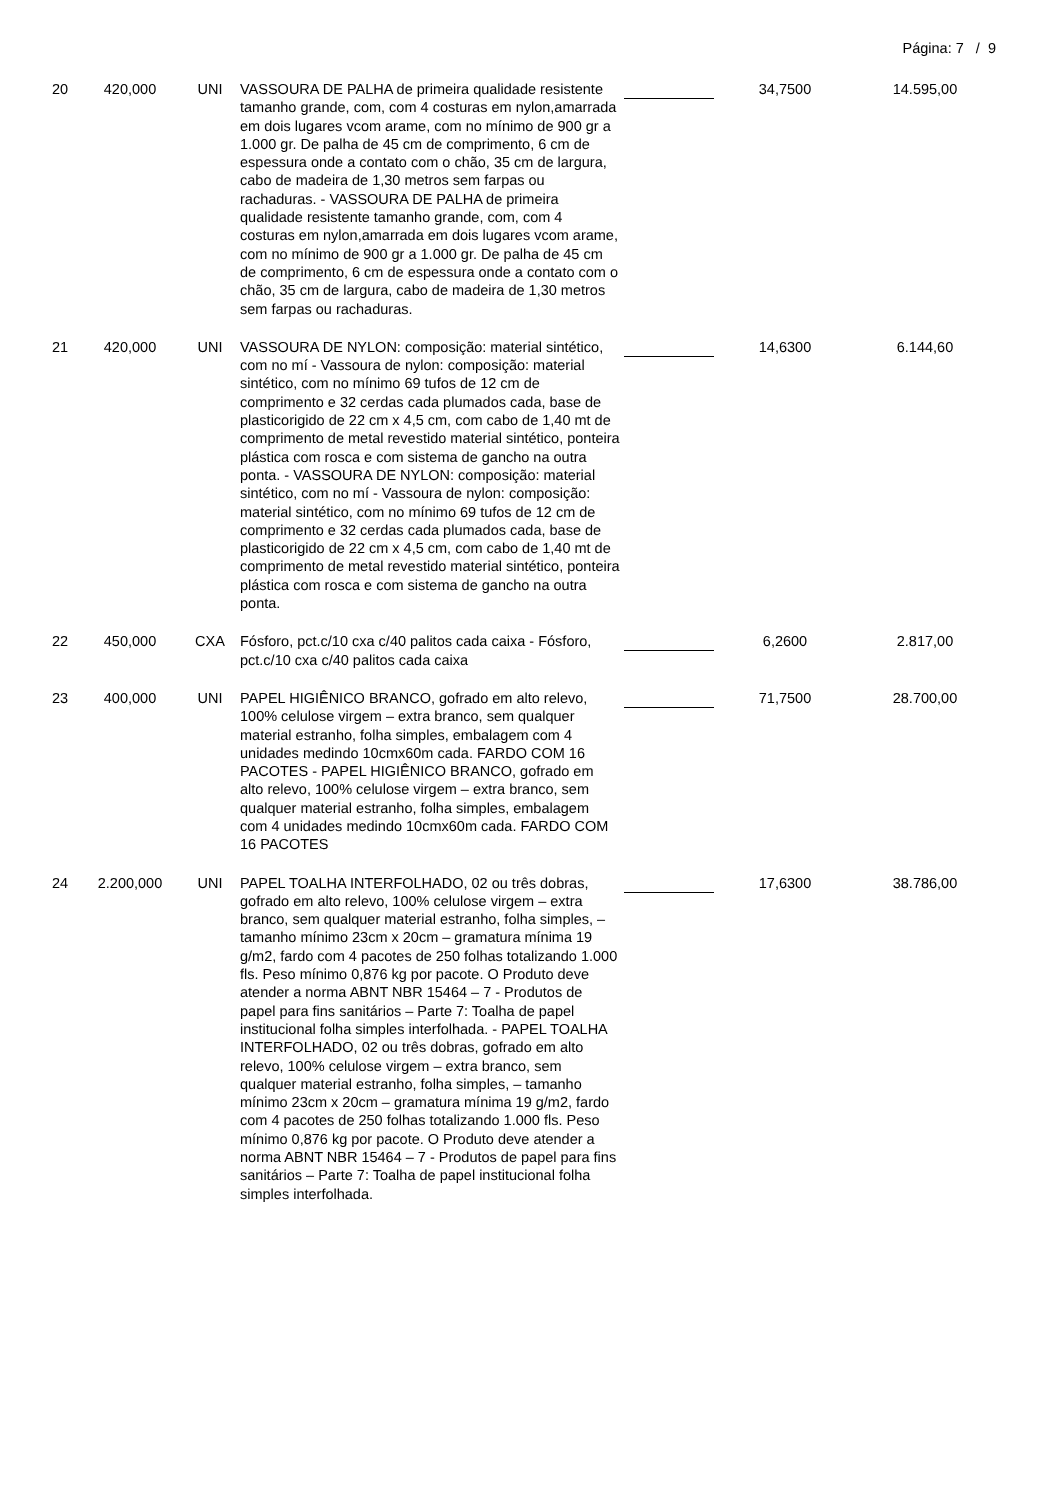Página: 7 / 9
| 20 | 420,000 | UNI | VASSOURA DE PALHA de primeira qualidade resistente tamanho grande, com, com 4 costuras em nylon,amarrada em dois lugares vcom arame, com no mínimo de 900 gr a 1.000 gr. De palha de 45 cm de comprimento, 6 cm de espessura onde a contato com o chão, 35 cm de largura, cabo de madeira de 1,30 metros sem farpas ou rachaduras. - VASSOURA DE PALHA de primeira qualidade resistente tamanho grande, com, com 4 costuras em nylon,amarrada em dois lugares vcom arame, com no mínimo de 900 gr a 1.000 gr. De palha de 45 cm de comprimento, 6 cm de espessura onde a contato com o chão, 35 cm de largura, cabo de madeira de 1,30 metros sem farpas ou rachaduras. | | 34,7500 | 14.595,00 |
| 21 | 420,000 | UNI | VASSOURA DE NYLON: composição: material sintético, com no mí - Vassoura de nylon: composição: material sintético, com no mínimo 69 tufos de 12 cm de comprimento e 32 cerdas cada plumados cada, base de plasticorigido de 22 cm x 4,5 cm, com cabo de 1,40 mt de comprimento de metal revestido material sintético, ponteira plástica com rosca e com sistema de gancho na outra ponta. - VASSOURA DE NYLON: composição: material sintético, com no mí - Vassoura de nylon: composição: material sintético, com no mínimo 69 tufos de 12 cm de comprimento e 32 cerdas cada plumados cada, base de plasticorigido de 22 cm x 4,5 cm, com cabo de 1,40 mt de comprimento de metal revestido material sintético, ponteira plástica com rosca e com sistema de gancho na outra ponta. | | 14,6300 | 6.144,60 |
| 22 | 450,000 | CXA | Fósforo, pct.c/10 cxa c/40 palitos cada caixa - Fósforo, pct.c/10 cxa c/40 palitos cada caixa | | 6,2600 | 2.817,00 |
| 23 | 400,000 | UNI | PAPEL HIGIÊNICO BRANCO, gofrado em alto relevo, 100% celulose virgem – extra branco, sem qualquer material estranho, folha simples, embalagem com 4 unidades medindo 10cmx60m cada. FARDO COM 16 PACOTES - PAPEL HIGIÊNICO BRANCO, gofrado em alto relevo, 100% celulose virgem – extra branco, sem qualquer material estranho, folha simples, embalagem com 4 unidades medindo 10cmx60m cada. FARDO COM 16 PACOTES | | 71,7500 | 28.700,00 |
| 24 | 2.200,000 | UNI | PAPEL TOALHA INTERFOLHADO, 02 ou três dobras, gofrado em alto relevo, 100% celulose virgem – extra branco, sem qualquer material estranho, folha simples, – tamanho mínimo 23cm x 20cm – gramatura mínima 19 g/m2, fardo com 4 pacotes de 250 folhas totalizando 1.000 fls. Peso mínimo 0,876 kg por pacote. O Produto deve atender a norma ABNT NBR 15464 – 7 - Produtos de papel para fins sanitários – Parte 7: Toalha de papel institucional folha simples interfolhada. - PAPEL TOALHA INTERFOLHADO, 02 ou três dobras, gofrado em alto relevo, 100% celulose virgem – extra branco, sem qualquer material estranho, folha simples, – tamanho mínimo 23cm x 20cm – gramatura mínima 19 g/m2, fardo com 4 pacotes de 250 folhas totalizando 1.000 fls. Peso mínimo 0,876 kg por pacote. O Produto deve atender a norma ABNT NBR 15464 – 7 - Produtos de papel para fins sanitários – Parte 7: Toalha de papel institucional folha simples interfolhada. | | 17,6300 | 38.786,00 |